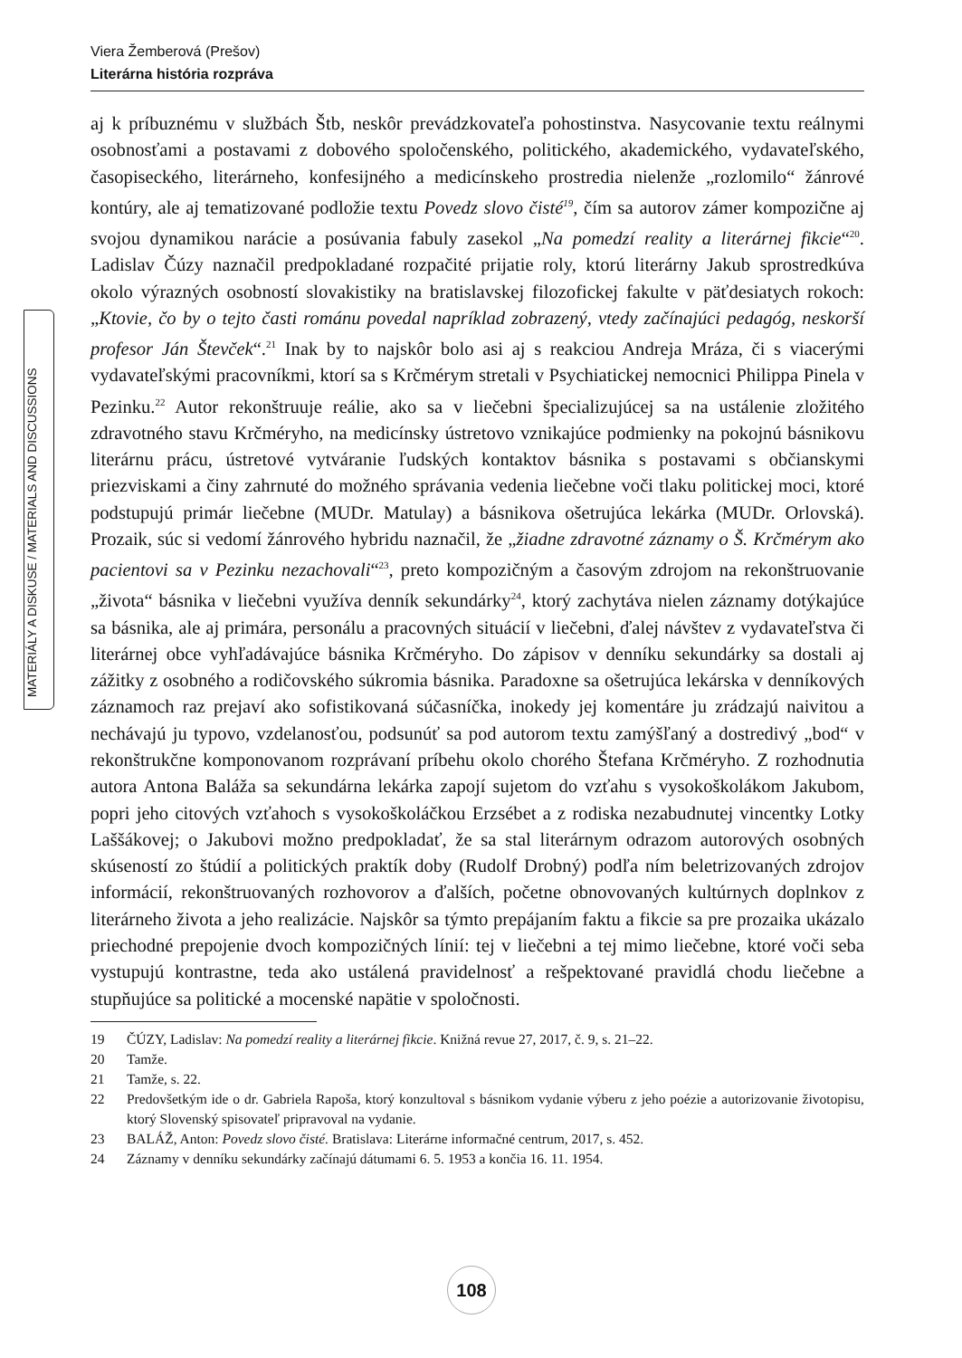Viera Žemberová (Prešov)
Literárna história rozpráva
MATERIÁLY A DISKUSE / MATERIALS AND DISCUSSIONS
aj k príbuznému v službách Štb, neskôr prevádzkovateľa pohostinstva. Nasycovanie textu reálnymi osobnosťami a postavami z dobového spoločenského, politického, akademického, vydavateľského, časopiseckého, literárneho, konfesijného a medicínskeho prostredia nielenže „rozlomilo“ žánrové kontúry, ale aj tematizované podložie textu Povedz slovo čisté<sup>19</sup>, čím sa autorov zámer kompozične aj svojou dynamikou narácie a posúvania fabuly zasekol „Na pomedzí reality a literárnej fikcie“<sup>20</sup>. Ladislav Čúzy naznačil predpokladané rozpačité prijatie roly, ktorú literárny Jakub sprostredkúva okolo výrazných osobností slovakistiky na bratislavskej filozofickej fakulte v päťdesiatych rokoch: „Ktovie, čo by o tejto časti románu povedal napríklad zobrazený, vtedy začínajúci pedagóg, neskorší profesor Ján Števček“.<sup>21</sup> Inak by to najskôr bolo asi aj s reakciou Andreja Mráza, či s viacerými vydavateľskými pracovníkmi, ktorí sa s Krčmérym stretali v Psychiatickej nemocnici Philippa Pinela v Pezinku.<sup>22</sup> Autor rekonštruuje reálie, ako sa v liečebni špecializujúcej sa na ustálenie zložitého zdravotného stavu Krčméryho, na medicínsky ústretovo vznikajúce podmienky na pokojnú básnikovu literárnu prácu, ústretové vytváranie ľudských kontaktov básnika s postavami s občianskymi priezviskami a činy zahrnuté do možného správania vedenia liečebne voči tlaku politickej moci, ktoré podstupujú primár liečebne (MUDr. Matulay) a básnikova ošetrujúca lekárka (MUDr. Orlovská). Prozaik, súc si vedomí žánrového hybridu naznačil, že „žiadne zdravotné záznamy o Š. Krčmérym ako pacientovi sa v Pezinku nezachovali“<sup>23</sup>, preto kompozičným a časovým zdrojom na rekonštruovanie „života“ básnika v liečebni využíva denník sekundárky<sup>24</sup>, ktorý zachytáva nielen záznamy dotýkajúce sa básnika, ale aj primára, personálu a pracovných situácií v liečebni, ďalej návštev z vydavateľstva či literárnej obce vyhľadávajúce básnika Krčméryho. Do zápisov v denníku sekundárky sa dostali aj zážitky z osobného a rodičovského súkromia básnika. Paradoxne sa ošetrujúca lekárska v denníkových záznamoch raz prejaví ako sofistikovaná súčasníčka, inokedy jej komentáre ju zrádzajú naivitou a nechávajú ju typovo, vzdelanosťou, podsunúť sa pod autorom textu zamýšľaný a dostredivý „bod“ v rekonštrukčne komponovanom rozprávaní príbehu okolo chorého Štefana Krčméryho. Z rozhodnutia autora Antona Baláža sa sekundárna lekárka zapojí sujetom do vzťahu s vysokoškolákom Jakubom, popri jeho citových vzťahoch s vysokoškoláčkou Erzsébet a z rodiska nezabudnutej vincentky Lotky Laššákovej; o Jakubovi možno predpokladať, že sa stal literárnym odrazom autorových osobných skúseností zo štúdií a politických praktík doby (Rudolf Drobný) podľa ním beletrizovaných zdrojov informácií, rekonštruovaných rozhovorov a ďalších, početne obnovovaných kultúrnych doplnkov z literárneho života a jeho realizácie. Najskôr sa týmto prepájaním faktu a fikcie sa pre prozaika ukázalo priechodné prepojenie dvoch kompozičných línií: tej v liečebni a tej mimo liečebne, ktoré voči seba vystupujú kontrastne, teda ako ustálená pravidelnosť a rešpektované pravidlá chodu liečebne a stupňujúce sa politické a mocenské napätie v spoločnosti.
19 ČÚZY, Ladislav: Na pomedzí reality a literárnej fikcie. Knižná revue 27, 2017, č. 9, s. 21–22.
20 Tamže.
21 Tamže, s. 22.
22 Predovšetkým ide o dr. Gabriela Rapoša, ktorý konzultoval s básnikom vydanie výberu z jeho poézie a autorizovanie životopisu, ktorý Slovenský spisovateľ pripravoval na vydanie.
23 BALÁŽ, Anton: Povedz slovo čisté. Bratislava: Literárne informačné centrum, 2017, s. 452.
24 Záznamy v denníku sekundárky začínajú dátumami 6. 5. 1953 a končia 16. 11. 1954.
108